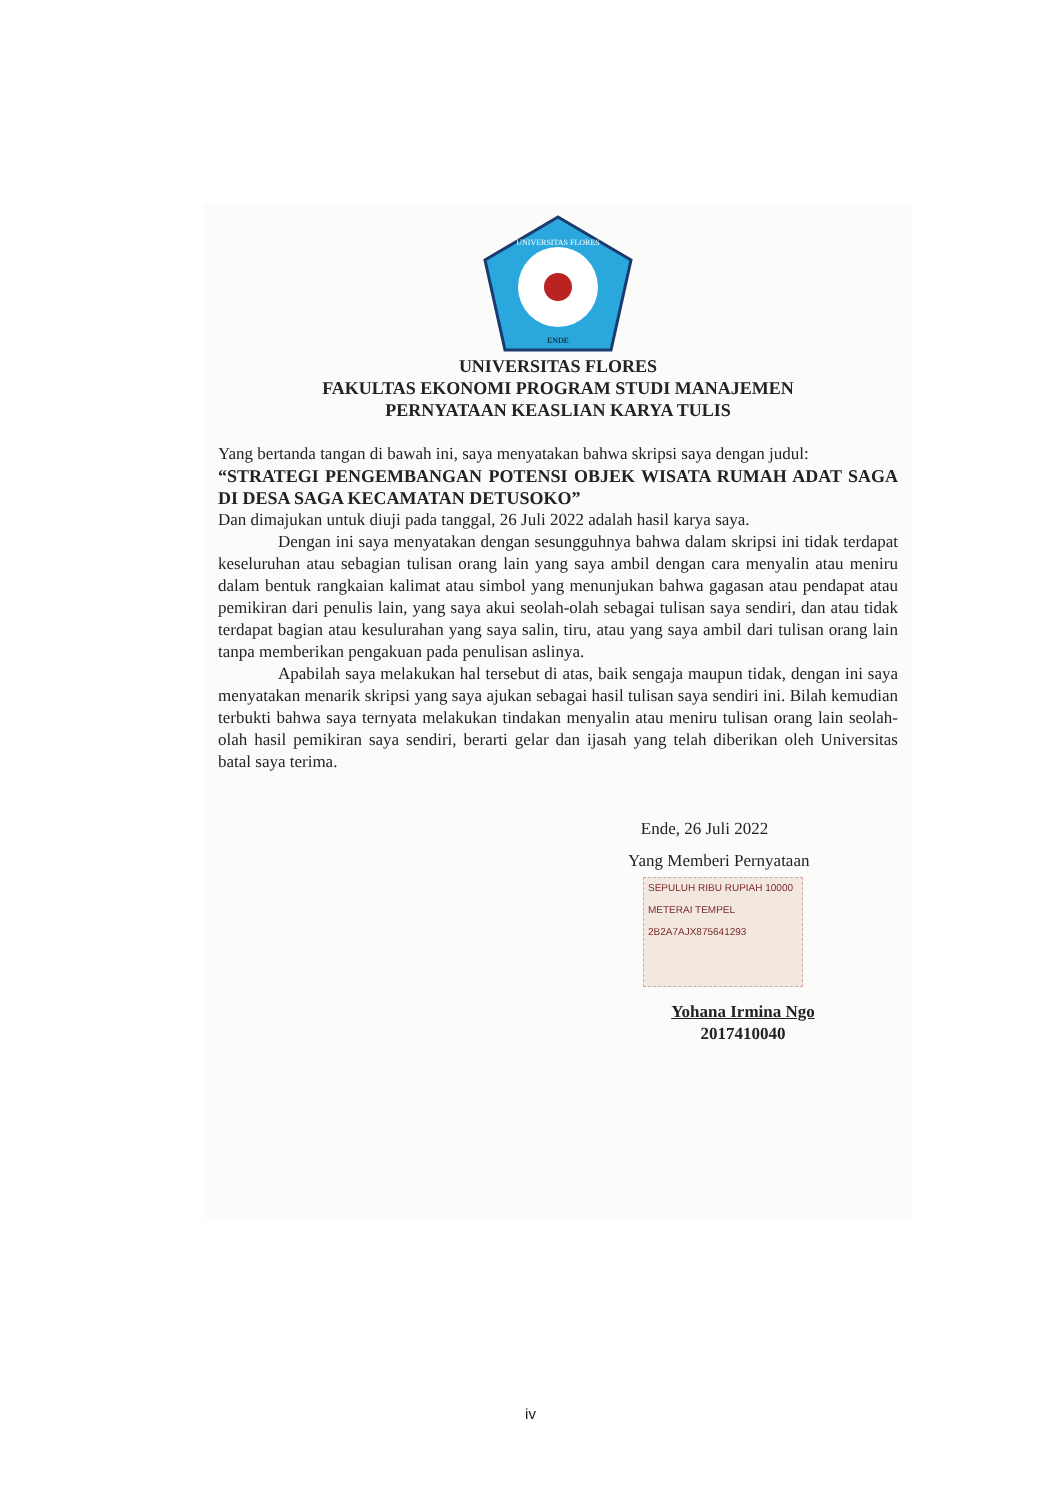UNIVERSITAS FLORES
ENDE
UNIVERSITAS FLORES
FAKULTAS EKONOMI PROGRAM STUDI MANAJEMEN
PERNYATAAN KEASLIAN KARYA TULIS
Yang bertanda tangan di bawah ini, saya menyatakan bahwa skripsi saya dengan judul:
“STRATEGI PENGEMBANGAN POTENSI OBJEK WISATA RUMAH ADAT SAGA DI DESA SAGA KECAMATAN DETUSOKO”
Dan dimajukan untuk diuji pada tanggal, 26 Juli 2022 adalah hasil karya saya.
Dengan ini saya menyatakan dengan sesungguhnya bahwa dalam skripsi ini tidak terdapat keseluruhan atau sebagian tulisan orang lain yang saya ambil dengan cara menyalin atau meniru dalam bentuk rangkaian kalimat atau simbol yang menunjukan bahwa gagasan atau pendapat atau pemikiran dari penulis lain, yang saya akui seolah-olah sebagai tulisan saya sendiri, dan atau tidak terdapat bagian atau kesulurahan yang saya salin, tiru, atau yang saya ambil dari tulisan orang lain tanpa memberikan pengakuan pada penulisan aslinya.
Apabilah saya melakukan hal tersebut di atas, baik sengaja maupun tidak, dengan ini saya menyatakan menarik skripsi yang saya ajukan sebagai hasil tulisan saya sendiri ini. Bilah kemudian terbukti bahwa saya ternyata melakukan tindakan menyalin atau meniru tulisan orang lain seolah-olah hasil pemikiran saya sendiri, berarti gelar dan ijasah yang telah diberikan oleh Universitas batal saya terima.
Ende, 26 Juli 2022
Yang Memberi Pernyataan
SEPULUH RIBU RUPIAH 10000
METERAI TEMPEL
2B2A7AJX875641293
Yohana Irmina Ngo
2017410040
iv